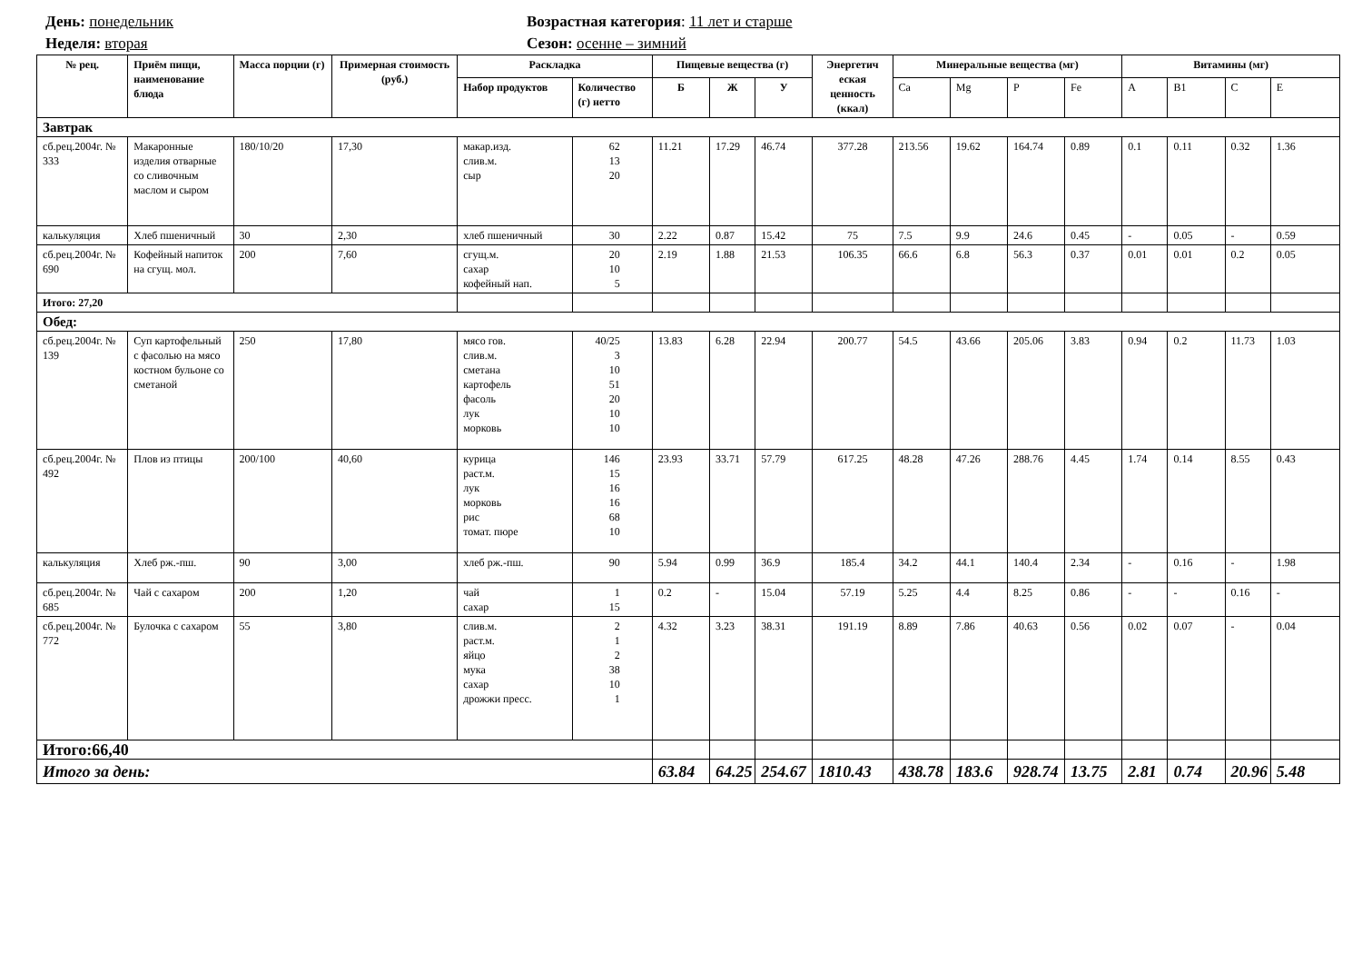День: понедельник
Неделя: вторая
Возрастная категория: 11 лет и старше
Сезон: осенне – зимний
| № рец. | Приём пищи, наименование блюда | Масса порции (г) | Примерная стоимость (руб.) | Раскладка | | Пищевые вещества (г) | | | Энергетич еская ценность (ккал) | Минеральные вещества (мг) | | | | Витамины (мг) | | | |
| --- | --- | --- | --- | --- | --- | --- | --- | --- | --- | --- | --- | --- | --- | --- | --- | --- | --- |
| | | | | Набор продуктов | Количество (г) нетто | Б | Ж | У | | Ca | Mg | P | Fe | A | B1 | C | E |
| Завтрак | | | | | | | | | | | | | | | | | |
| сб.рец.2004г. № 333 | Макаронные изделия отварные со сливочным маслом и сыром | 180/10/20 | 17,30 | макар.изд. слив.м. сыр | 62 13 20 | 11.21 | 17.29 | 46.74 | 377.28 | 213.56 | 19.62 | 164.74 | 0.89 | 0.1 | 0.11 | 0.32 | 1.36 |
| калькуляция | Хлеб пшеничный | 30 | 2,30 | хлеб пшеничный | 30 | 2.22 | 0.87 | 15.42 | 75 | 7.5 | 9.9 | 24.6 | 0.45 | - | 0.05 | - | 0.59 |
| сб.рец.2004г. № 690 | Кофейный напиток на сгущ. мол. | 200 | 7,60 | сгущ.м. сахар кофейный нап. | 20 10 5 | 2.19 | 1.88 | 21.53 | 106.35 | 66.6 | 6.8 | 56.3 | 0.37 | 0.01 | 0.01 | 0.2 | 0.05 |
| Итого: 27,20 | | | | | | | | | | | | | | | | | |
| Обед: | | | | | | | | | | | | | | | | | |
| сб.рец.2004г. № 139 | Суп картофельный с фасолью на мясо костном бульоне со сметаной | 250 | 17,80 | мясо гов. слив.м. сметана картофель фасоль лук морковь | 40/25 3 10 51 20 10 10 | 13.83 | 6.28 | 22.94 | 200.77 | 54.5 | 43.66 | 205.06 | 3.83 | 0.94 | 0.2 | 11.73 | 1.03 |
| сб.рец.2004г. № 492 | Плов из птицы | 200/100 | 40,60 | курица раст.м. лук морковь рис томат. пюре | 146 15 16 16 68 10 | 23.93 | 33.71 | 57.79 | 617.25 | 48.28 | 47.26 | 288.76 | 4.45 | 1.74 | 0.14 | 8.55 | 0.43 |
| калькуляция | Хлеб рж.-пш. | 90 | 3,00 | хлеб рж.-пш. | 90 | 5.94 | 0.99 | 36.9 | 185.4 | 34.2 | 44.1 | 140.4 | 2.34 | - | 0.16 | - | 1.98 |
| сб.рец.2004г. № 685 | Чай с сахаром | 200 | 1,20 | чай сахар | 1 15 | 0.2 | - | 15.04 | 57.19 | 5.25 | 4.4 | 8.25 | 0.86 | - | - | 0.16 | - |
| сб.рец.2004г. № 772 | Булочка с сахаром | 55 | 3,80 | слив.м. раст.м. яйцо мука сахар дрожжи пресс. | 2 1 2 38 10 1 | 4.32 | 3.23 | 38.31 | 191.19 | 8.89 | 7.86 | 40.63 | 0.56 | 0.02 | 0.07 | - | 0.04 |
| Итого:66,40 | | | | | | | | | | | | | | | | | |
| Итого за день: | | | | | | 63.84 | 64.25 | 254.67 | 1810.43 | 438.78 | 183.6 | 928.74 | 13.75 | 2.81 | 0.74 | 20.96 | 5.48 |